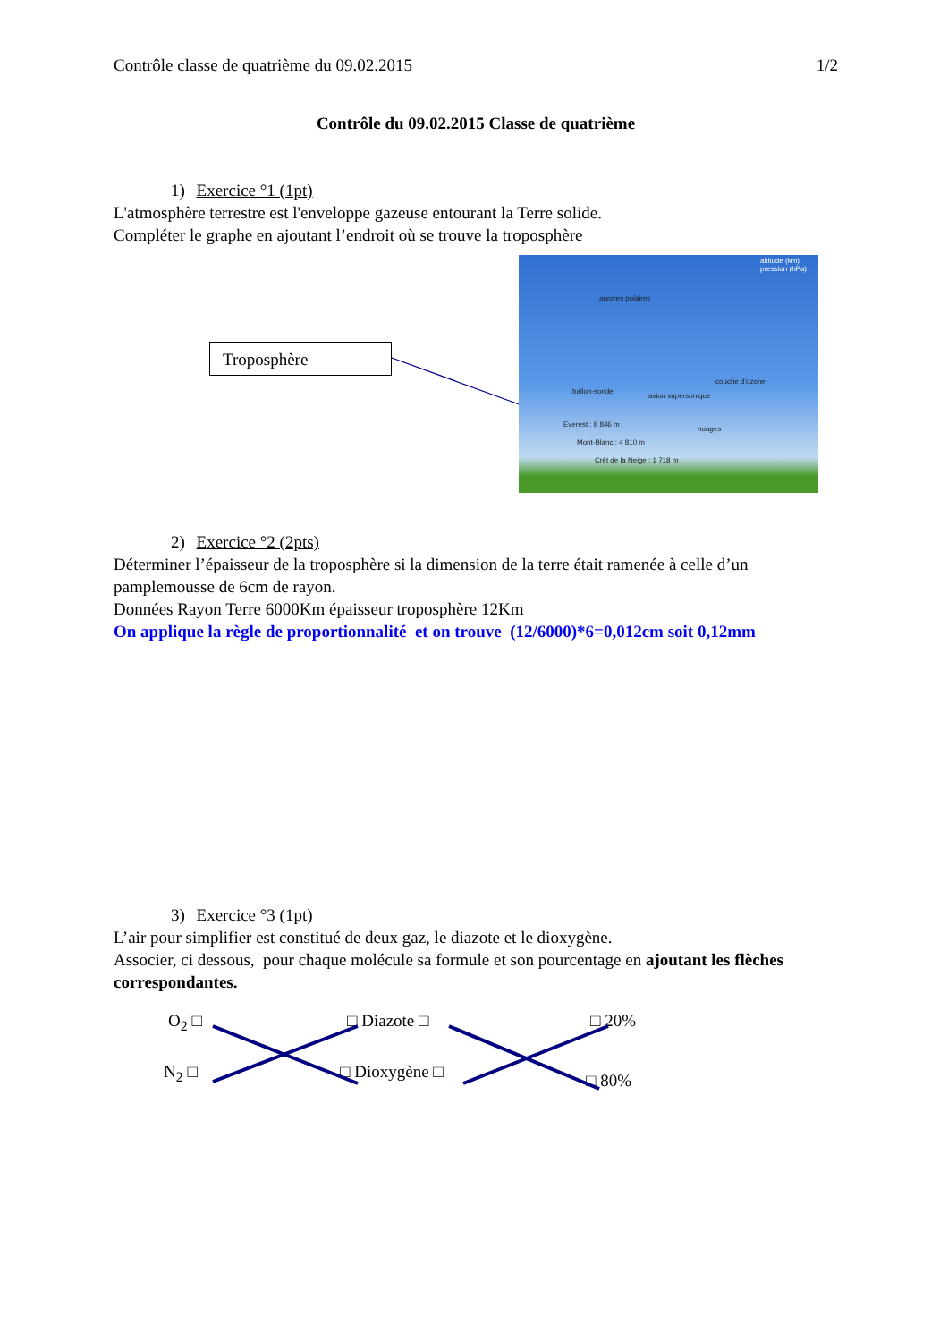Contrôle classe de quatrième du 09.02.2015 1/2
Contrôle du 09.02.2015 Classe de quatrième
1) Exercice °1 (1pt)
L'atmosphère terrestre est l'enveloppe gazeuse entourant la Terre solide.
Compléter le graphe en ajoutant l’endroit où se trouve la troposphère
Troposphère
aurores polaires
ballon-sonde
avion supersonique
couche d'ozone
Everest : 8 846 m
Mont-Blanc : 4 810 m
Crêt de la Neige : 1 718 m
nuages
altitude (km) pression (hPa)
2) Exercice °2 (2pts)
Déterminer l’épaisseur de la troposphère si la dimension de la terre était ramenée à celle d’un pamplemousse de 6cm de rayon.
Données Rayon Terre 6000Km épaisseur troposphère 12Km
On applique la règle de proportionnalité et on trouve (12/6000)*6=0,012cm soit 0,12mm
3) Exercice °3 (1pt)
L’air pour simplifier est constitué de deux gaz, le diazote et le dioxygène.
Associer, ci dessous, pour chaque molécule sa formule et son pourcentage en ajoutant les flèches correspondantes.
O<sub>2</sub> □ □ Diazote □ □ 20%
N<sub>2</sub> □ □ Dioxygène □ □ 80%